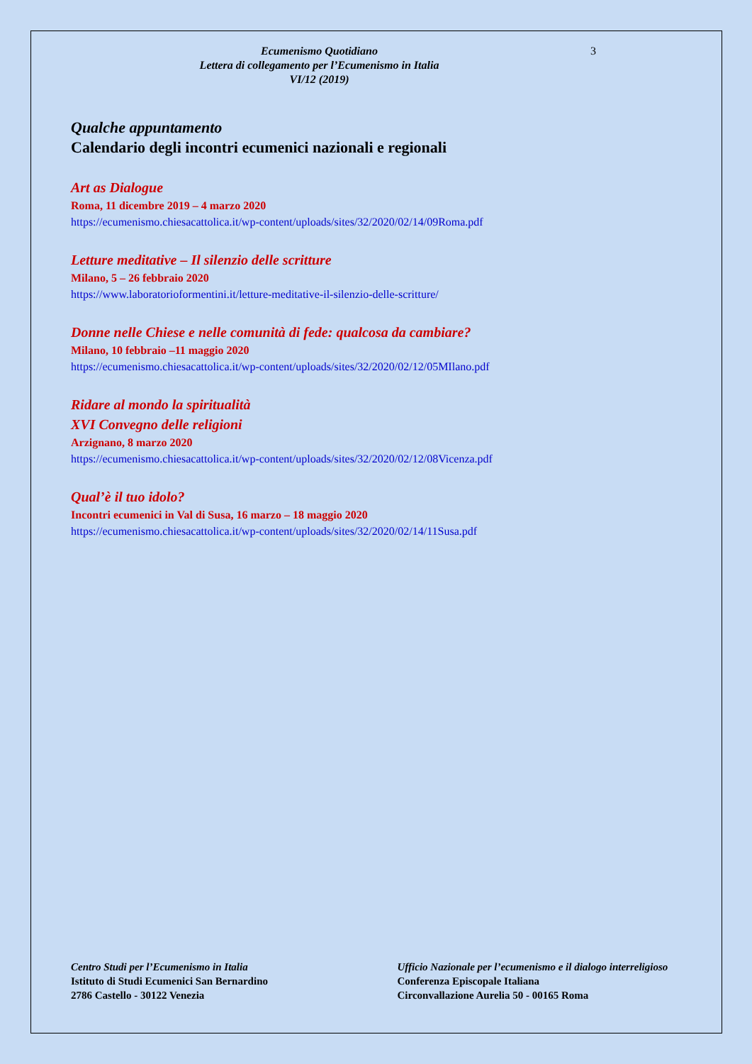Ecumenismo Quotidiano
Lettera di collegamento per l’Ecumenismo in Italia
VI/12 (2019)
3
Qualche appuntamento
Calendario degli incontri ecumenici nazionali e regionali
Art as Dialogue
Roma, 11 dicembre 2019 – 4 marzo 2020
https://ecumenismo.chiesacattolica.it/wp-content/uploads/sites/32/2020/02/14/09Roma.pdf
Letture meditative – Il silenzio delle scritture
Milano, 5 – 26 febbraio 2020
https://www.laboratorioformentini.it/letture-meditative-il-silenzio-delle-scritture/
Donne nelle Chiese e nelle comunità di fede: qualcosa da cambiare?
Milano, 10 febbraio –11 maggio 2020
https://ecumenismo.chiesacattolica.it/wp-content/uploads/sites/32/2020/02/12/05MIlano.pdf
Ridare al mondo la spiritualità
XVI Convegno delle religioni
Arzignano, 8 marzo 2020
https://ecumenismo.chiesacattolica.it/wp-content/uploads/sites/32/2020/02/12/08Vicenza.pdf
Qual’è il tuo idolo?
Incontri ecumenici in Val di Susa, 16 marzo – 18 maggio 2020
https://ecumenismo.chiesacattolica.it/wp-content/uploads/sites/32/2020/02/14/11Susa.pdf
Centro Studi per l’Ecumenismo in Italia
Istituto di Studi Ecumenici San Bernardino
2786 Castello - 30122 Venezia
Ufficio Nazionale per l’ecumenismo e il dialogo interreligioso
Conferenza Episcopale Italiana
Circonvallazione Aurelia 50 - 00165 Roma